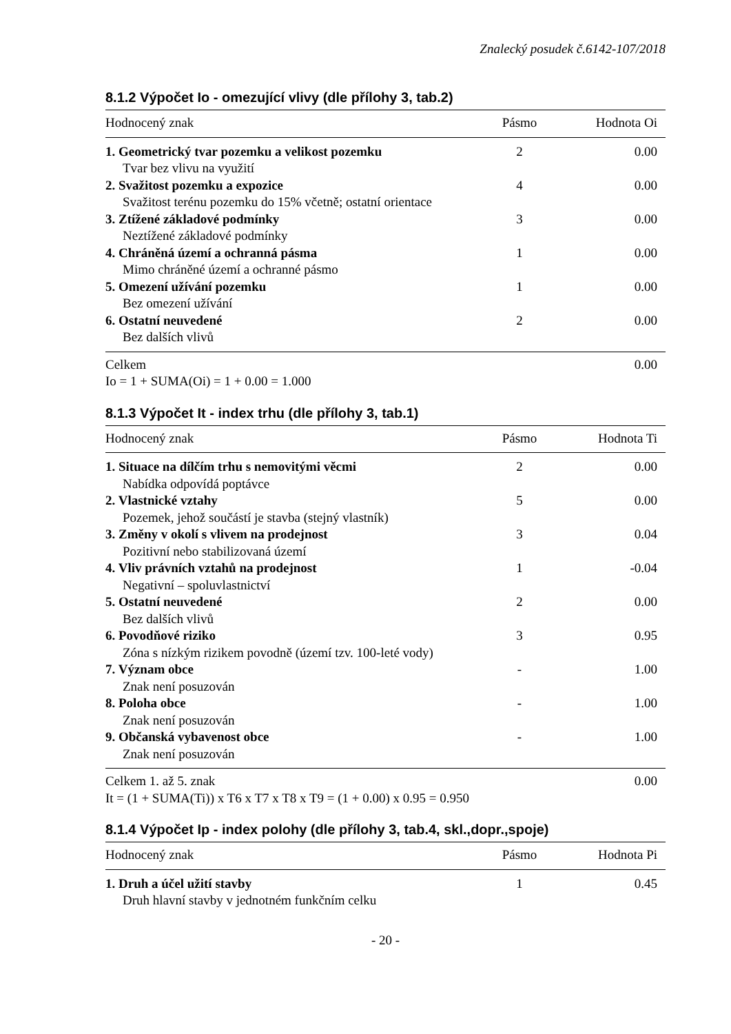Znalecký posudek č.6142-107/2018
8.1.2 Výpočet Io - omezující vlivy (dle přílohy 3, tab.2)
| Hodnocený znak | Pásmo | Hodnota Oi |
| --- | --- | --- |
| 1. Geometrický tvar pozemku a velikost pozemku | 2 | 0.00 |
| Tvar bez vlivu na využití | | |
| 2. Svažitost pozemku a expozice | 4 | 0.00 |
| Svažitost terénu pozemku do 15% včetně; ostatní orientace | | |
| 3. Ztížené základové podmínky | 3 | 0.00 |
| Neztížené základové podmínky | | |
| 4. Chráněná území a ochranná pásma | 1 | 0.00 |
| Mimo chráněné území a ochranné pásmo | | |
| 5. Omezení užívání pozemku | 1 | 0.00 |
| Bez omezení užívání | | |
| 6. Ostatní neuvedené | 2 | 0.00 |
| Bez dalších vlivů | | |
| Celkem | | 0.00 |
| Io = 1 + SUMA(Oi) = 1 + 0.00 = 1.000 | | |
8.1.3 Výpočet It - index trhu (dle přílohy 3, tab.1)
| Hodnocený znak | Pásmo | Hodnota Ti |
| --- | --- | --- |
| 1. Situace na dílčím trhu s nemovitými věcmi | 2 | 0.00 |
| Nabídka odpovídá poptávce | | |
| 2. Vlastnické vztahy | 5 | 0.00 |
| Pozemek, jehož součástí je stavba (stejný vlastník) | | |
| 3. Změny v okolí s vlivem na prodejnost | 3 | 0.04 |
| Pozitivní nebo stabilizovaná území | | |
| 4. Vliv právních vztahů na prodejnost | 1 | -0.04 |
| Negativní – spoluvlastnictví | | |
| 5. Ostatní neuvedené | 2 | 0.00 |
| Bez dalších vlivů | | |
| 6. Povodňové riziko | 3 | 0.95 |
| Zóna s nízkým rizikem povodně (území tzv. 100-leté vody) | | |
| 7. Význam obce | - | 1.00 |
| Znak není posuzován | | |
| 8. Poloha obce | - | 1.00 |
| Znak není posuzován | | |
| 9. Občanská vybavenost obce | - | 1.00 |
| Znak není posuzován | | |
| Celkem 1. až 5. znak | | 0.00 |
| It = (1 + SUMA(Ti)) x T6 x T7 x T8 x T9 = (1 + 0.00) x 0.95 = 0.950 | | |
8.1.4 Výpočet Ip - index polohy (dle přílohy 3, tab.4, skl.,dopr.,spoje)
| Hodnocený znak | Pásmo | Hodnota Pi |
| --- | --- | --- |
| 1. Druh a účel užití stavby | 1 | 0.45 |
| Druh hlavní stavby v jednotném funkčním celku | | |
- 20 -